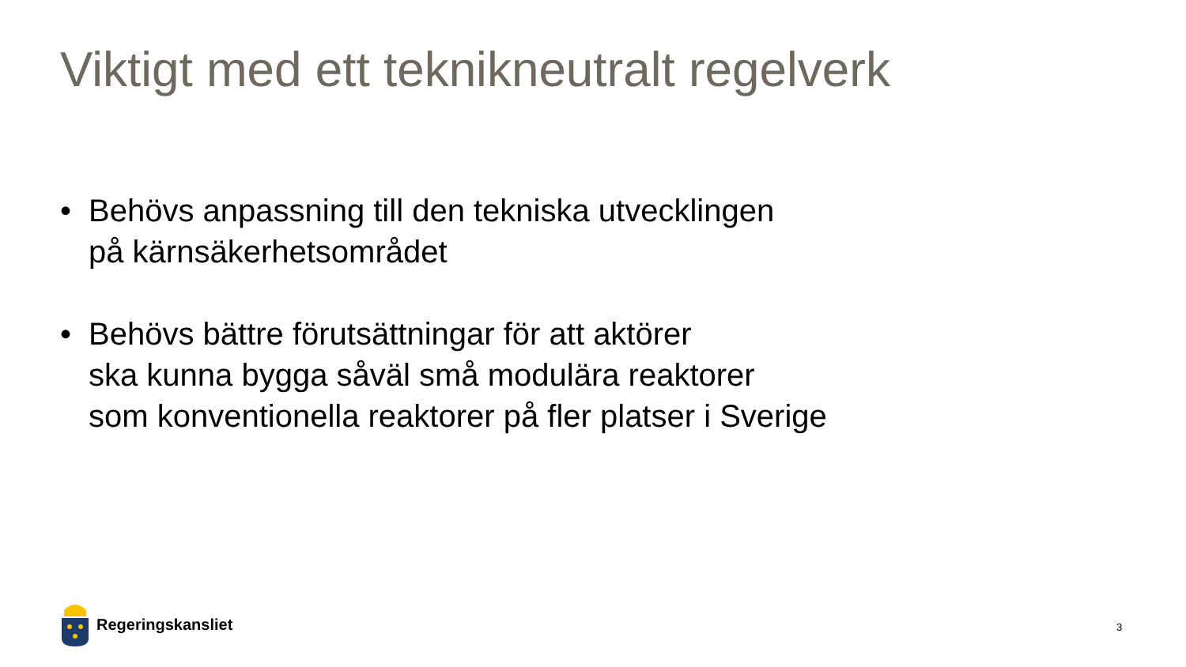Viktigt med ett teknikneutralt regelverk
• Behövs anpassning till den tekniska utvecklingen
på kärnsäkerhetsområdet
• Behövs bättre förutsättningar för att aktörer
ska kunna bygga såväl små modulära reaktorer
som konventionella reaktorer på fler platser i Sverige
Regeringskansliet
3